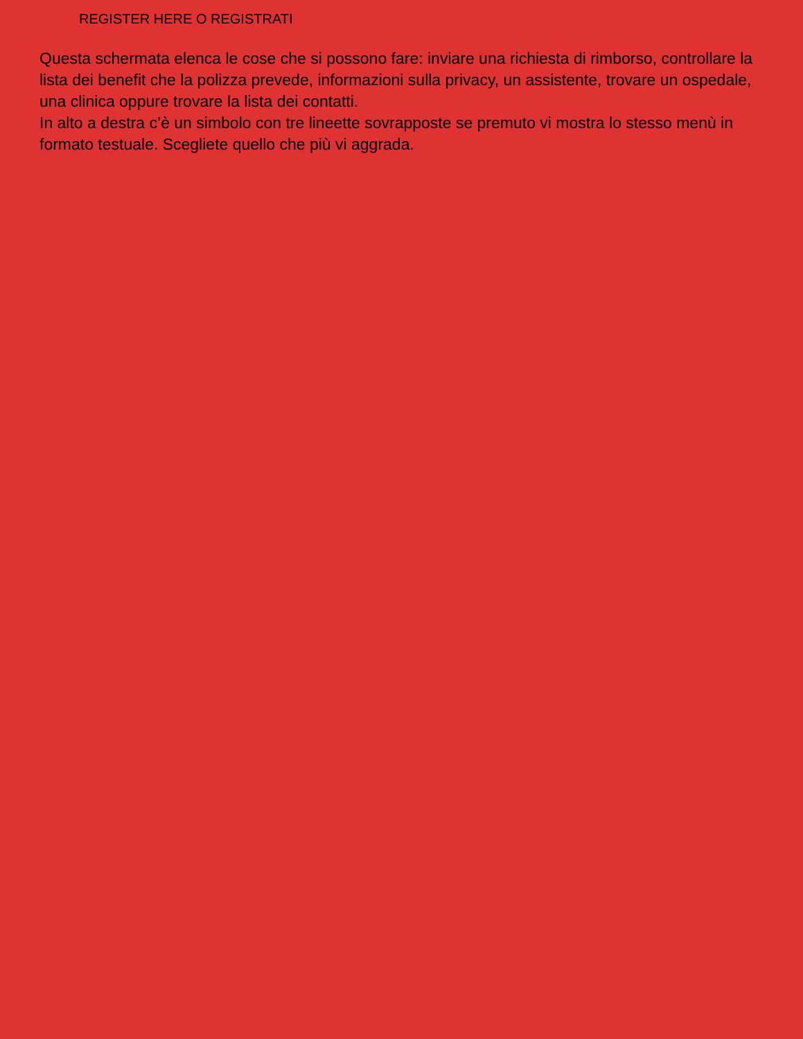REGISTER HERE O REGISTRATI
Questa schermata elenca le cose che si possono fare: inviare una richiesta di rimborso, controllare la lista dei benefit che la polizza prevede, informazioni sulla privacy, un assistente, trovare un ospedale, una clinica oppure trovare la lista dei contatti.
In alto a destra c’è un simbolo con tre lineette sovrapposte se premuto vi mostra lo stesso menù in formato testuale. Scegliete quello che più vi aggrada.